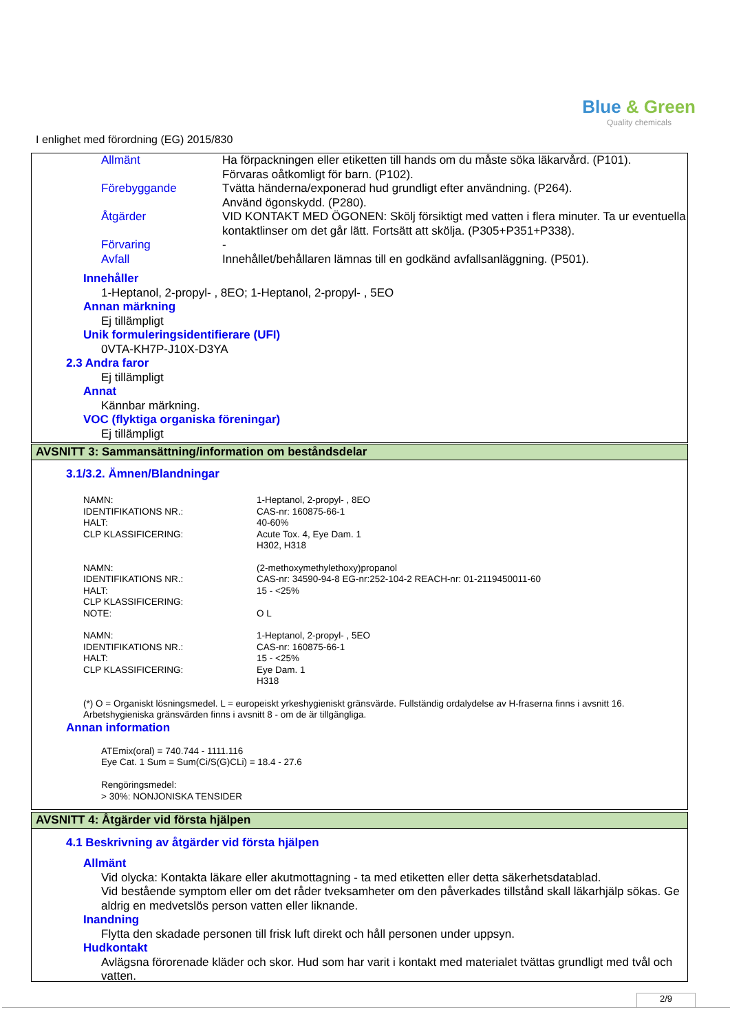Blue & Green
Quality chemicals
I enlighet med förordning (EG) 2015/830
| Allmänt | Ha förpackningen eller etiketten till hands om du måste söka läkarvård. (P101). Förvaras oåtkomligt för barn. (P102). |
| Förebyggande | Tvätta händerna/exponerad hud grundligt efter användning. (P264). Använd ögonskydd. (P280). |
| Åtgärder | VID KONTAKT MED ÖGONEN: Skölj försiktigt med vatten i flera minuter. Ta ur eventuella kontaktlinser om det går lätt. Fortsätt att skölja. (P305+P351+P338). |
| Förvaring | - |
| Avfall | Innehållet/behållaren lämnas till en godkänd avfallsanläggning. (P501). |
Innehåller
1-Heptanol, 2-propyl- , 8EO; 1-Heptanol, 2-propyl- , 5EO
Annan märkning
Ej tillämpligt
Unik formuleringsidentifierare (UFI)
0VTA-KH7P-J10X-D3YA
2.3 Andra faror
Ej tillämpligt
Annat
Kännbar märkning.
VOC (flyktiga organiska föreningar)
Ej tillämpligt
AVSNITT 3: Sammansättning/information om beståndsdelar
3.1/3.2. Ämnen/Blandningar
| NAMN: | 1-Heptanol, 2-propyl- , 8EO |
| IDENTIFIKATIONS NR.: | CAS-nr: 160875-66-1 |
| HALT: | 40-60% |
| CLP KLASSIFICERING: | Acute Tox. 4, Eye Dam. 1 H302, H318 |
| NAMN: | (2-methoxymethylethoxy)propanol |
| IDENTIFIKATIONS NR.: | CAS-nr: 34590-94-8 EG-nr:252-104-2 REACH-nr: 01-2119450011-60 |
| HALT: | 15 - <25% |
| CLP KLASSIFICERING: | |
| NOTE: | O L |
| NAMN: | 1-Heptanol, 2-propyl- , 5EO |
| IDENTIFIKATIONS NR.: | CAS-nr: 160875-66-1 |
| HALT: | 15 - <25% |
| CLP KLASSIFICERING: | Eye Dam. 1 H318 |
(*) O = Organiskt lösningsmedel. L = europeiskt yrkeshygieniskt gränsvärde. Fullständig ordalydelse av H-fraserna finns i avsnitt 16.
Arbetshygieniska gränsvärden finns i avsnitt 8 - om de är tillgängliga.
Annan information
ATEmix(oral) = 740.744 - 1111.116
Eye Cat. 1 Sum = Sum(Ci/S(G)CLi) = 18.4 - 27.6
Rengöringsmedel:
> 30%: NONJONISKA TENSIDER
AVSNITT 4: Åtgärder vid första hjälpen
4.1 Beskrivning av åtgärder vid första hjälpen
Allmänt
Vid olycka: Kontakta läkare eller akutmottagning - ta med etiketten eller detta säkerhetsdatablad.
Vid bestående symptom eller om det råder tveksamheter om den påverkades tillstånd skall läkarhjälp sökas. Ge aldrig en medvetslös person vatten eller liknande.
Inandning
Flytta den skadade personen till frisk luft direkt och håll personen under uppsyn.
Hudkontakt
Avlägsna förorenade kläder och skor. Hud som har varit i kontakt med materialet tvättas grundligt med tvål och vatten.
2/9